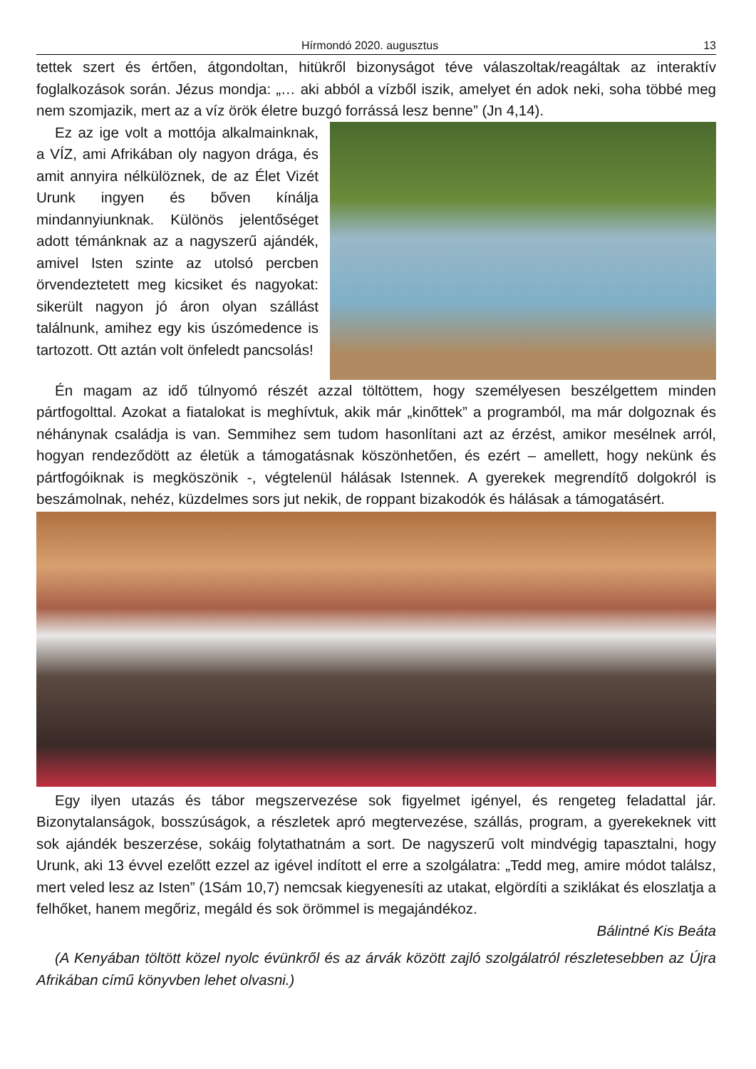Hírmondó 2020. augusztus 13
tettek szert és értően, átgondoltan, hitükről bizonyságot téve válaszoltak/reagáltak az interaktív foglalkozások során. Jézus mondja: „… aki abból a vízből iszik, amelyet én adok neki, soha többé meg nem szomjazik, mert az a víz örök életre buzgó forrássá lesz benne” (Jn 4,14).
Ez az ige volt a mottója alkalmainknak, a VÍZ, ami Afrikában oly nagyon drága, és amit annyira nélkülöznek, de az Élet Vizét Urunk ingyen és bőven kínálja mindannyiunknak. Különös jelentőséget adott témánknak az a nagyszerű ajándék, amivel Isten szinte az utolsó percben örvendeztetett meg kicsiket és nagyokat: sikerült nagyon jó áron olyan szállást találnunk, amihez egy kis úszómedence is tartozott. Ott aztán volt önfeledt pancsolás!
Én magam az idő túlnyomó részét azzal töltöttem, hogy személyesen beszélgettem minden pártfogolttal. Azokat a fiatalokat is meghívtuk, akik már „kinőttek” a programból, ma már dolgoznak és néhánynak családja is van. Semmihez sem tudom hasonlítani azt az érzést, amikor mesélnek arról, hogyan rendeződött az életük a támogatásnak köszönhetően, és ezért – amellett, hogy nekünk és pártfogóiknak is megköszönik -, végtelenül hálásak Istennek. A gyerekek megrendítő dolgokról is beszámolnak, nehéz, küzdelmes sors jut nekik, de roppant bizakodók és hálásak a támogatásért.
Egy ilyen utazás és tábor megszervezése sok figyelmet igényel, és rengeteg feladattal jár. Bizonytalanságok, bosszúságok, a részletek apró megtervezése, szállás, program, a gyerekeknek vitt sok ajándék beszerzése, sokáig folytathatnám a sort. De nagyszerű volt mindvégig tapasztalni, hogy Urunk, aki 13 évvel ezelőtt ezzel az igével indított el erre a szolgálatra: „Tedd meg, amire módot találsz, mert veled lesz az Isten” (1Sám 10,7) nemcsak kiegyenesíti az utakat, elgördíti a sziklákat és eloszlatja a felhőket, hanem megőriz, megáld és sok örömmel is megajándékoz.
Bálintné Kis Beáta
(A Kenyában töltött közel nyolc évünkről és az árvák között zajló szolgálatról részletesebben az Újra Afrikában című könyvben lehet olvasni.)